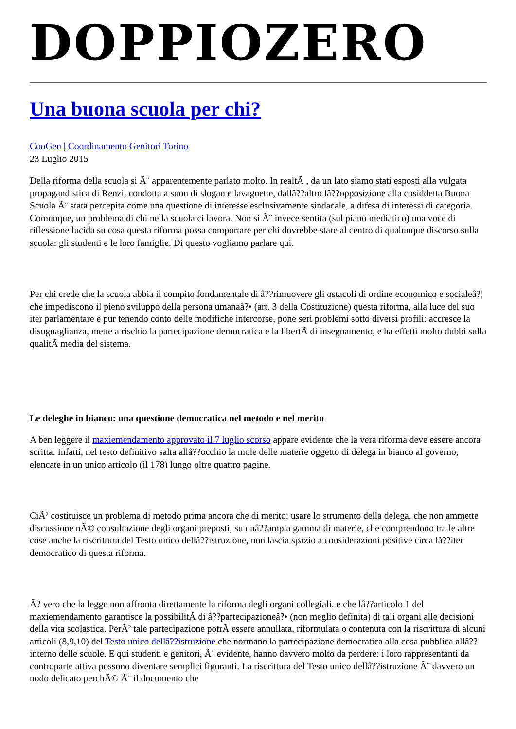DOPPIOZERO
Una buona scuola per chi?
CooGen | Coordinamento Genitori Torino
23 Luglio 2015
Della riforma della scuola si Ã¨ apparentemente parlato molto. In realtÃ , da un lato siamo stati esposti alla vulgata propagandistica di Renzi, condotta a suon di slogan e lavagnette, dallâ??altro lâ??opposizione alla cosiddetta Buona Scuola Ã¨ stata percepita come una questione di interesse esclusivamente sindacale, a difesa di interessi di categoria. Comunque, un problema di chi nella scuola ci lavora. Non si Ã¨ invece sentita (sul piano mediatico) una voce di riflessione lucida su cosa questa riforma possa comportare per chi dovrebbe stare al centro di qualunque discorso sulla scuola: gli studenti e le loro famiglie. Di questo vogliamo parlare qui.
Per chi crede che la scuola abbia il compito fondamentale di â??rimuovere gli ostacoli di ordine economico e socialeâ?¦ che impediscono il pieno sviluppo della persona umanaâ?• (art. 3 della Costituzione) questa riforma, alla luce del suo iter parlamentare e pur tenendo conto delle modifiche intercorse, pone seri problemi sotto diversi profili: accresce la disuguaglianza, mette a rischio la partecipazione democratica e la libertÃ di insegnamento, e ha effetti molto dubbi sulla qualitÃ media del sistema.
Le deleghe in bianco: una questione democratica nel metodo e nel merito
A ben leggere il maxiemendamento approvato il 7 luglio scorso appare evidente che la vera riforma deve essere ancora scritta. Infatti, nel testo definitivo salta allâ??occhio la mole delle materie oggetto di delega in bianco al governo, elencate in un unico articolo (il 178) lungo oltre quattro pagine.
CiÃ² costituisce un problema di metodo prima ancora che di merito: usare lo strumento della delega, che non ammette discussione nÃ© consultazione degli organi preposti, su unâ??ampia gamma di materie, che comprendono tra le altre cose anche la riscrittura del Testo unico dellâ??istruzione, non lascia spazio a considerazioni positive circa lâ??iter democratico di questa riforma.
Ã? vero che la legge non affronta direttamente la riforma degli organi collegiali, e che lâ??articolo 1 del maxiemendamento garantisce la possibilitÃ di â??partecipazioneâ?• (non meglio definita) di tali organi alle decisioni della vita scolastica. PerÃ² tale partecipazione potrÃ essere annullata, riformulata o contenuta con la riscrittura di alcuni articoli (8,9,10) del Testo unico dellâ??istruzione che normano la partecipazione democratica alla cosa pubblica allâ??interno delle scuole. E qui studenti e genitori, Ã¨ evidente, hanno davvero molto da perdere: i loro rappresentanti da controparte attiva possono diventare semplici figuranti. La riscrittura del Testo unico dellâ??istruzione Ã¨ davvero un nodo delicato perchÃ© Ã¨ il documento che